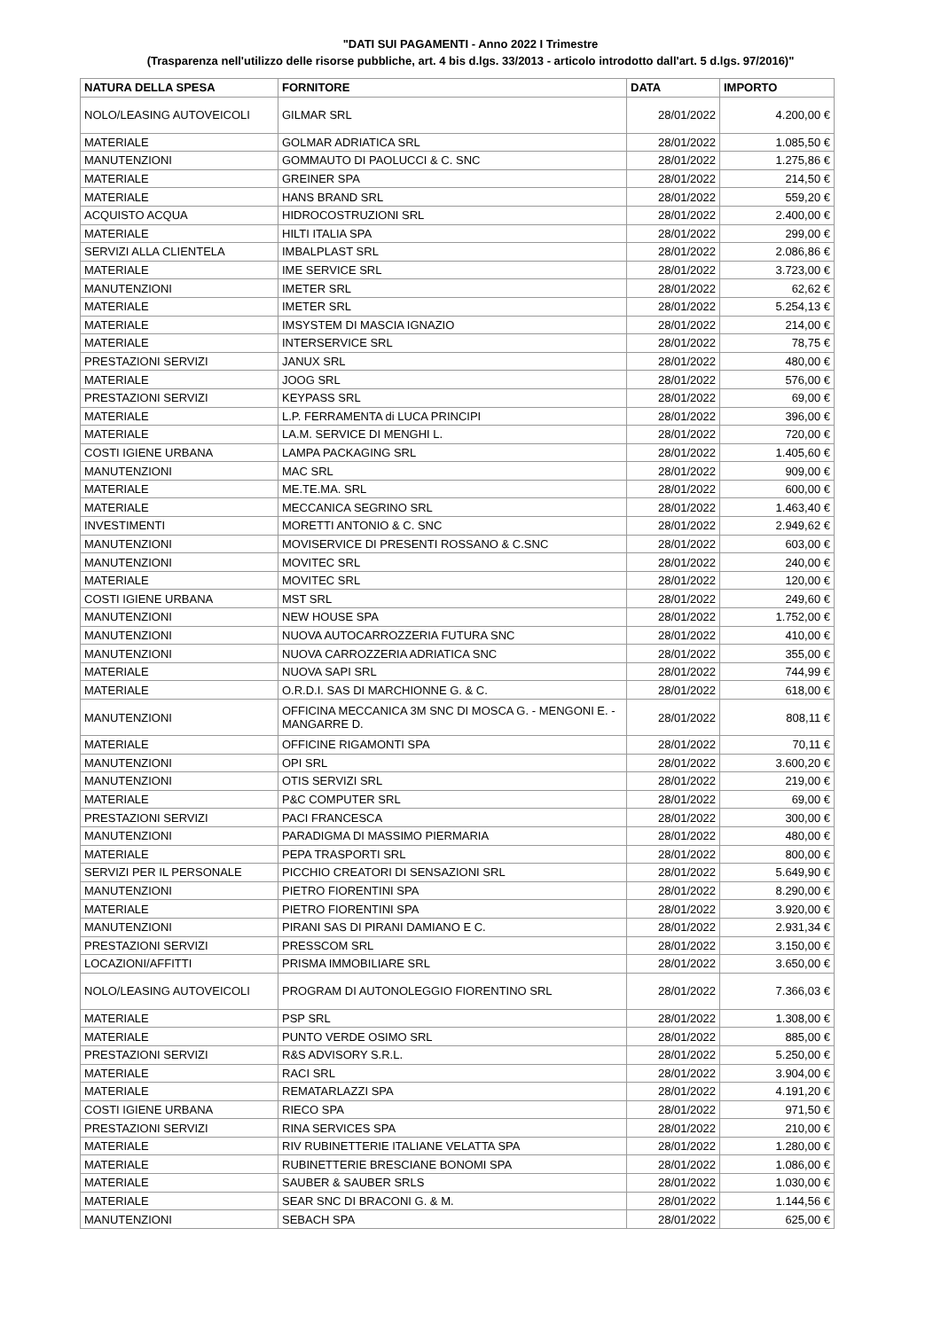"DATI SUI PAGAMENTI - Anno 2022 I Trimestre
(Trasparenza nell'utilizzo delle risorse pubbliche, art. 4 bis d.lgs. 33/2013 - articolo introdotto dall'art. 5 d.lgs. 97/2016)"
| NATURA DELLA SPESA | FORNITORE | DATA | IMPORTO |
| --- | --- | --- | --- |
| NOLO/LEASING AUTOVEICOLI | GILMAR SRL | 28/01/2022 | 4.200,00 € |
| MATERIALE | GOLMAR ADRIATICA SRL | 28/01/2022 | 1.085,50 € |
| MANUTENZIONI | GOMMAUTO DI PAOLUCCI & C. SNC | 28/01/2022 | 1.275,86 € |
| MATERIALE | GREINER SPA | 28/01/2022 | 214,50 € |
| MATERIALE | HANS BRAND SRL | 28/01/2022 | 559,20 € |
| ACQUISTO ACQUA | HIDROCOSTRUZIONI SRL | 28/01/2022 | 2.400,00 € |
| MATERIALE | HILTI ITALIA SPA | 28/01/2022 | 299,00 € |
| SERVIZI ALLA CLIENTELA | IMBALPLAST SRL | 28/01/2022 | 2.086,86 € |
| MATERIALE | IME SERVICE SRL | 28/01/2022 | 3.723,00 € |
| MANUTENZIONI | IMETER SRL | 28/01/2022 | 62,62 € |
| MATERIALE | IMETER SRL | 28/01/2022 | 5.254,13 € |
| MATERIALE | IMSYSTEM DI MASCIA IGNAZIO | 28/01/2022 | 214,00 € |
| MATERIALE | INTERSERVICE SRL | 28/01/2022 | 78,75 € |
| PRESTAZIONI SERVIZI | JANUX SRL | 28/01/2022 | 480,00 € |
| MATERIALE | JOOG SRL | 28/01/2022 | 576,00 € |
| PRESTAZIONI SERVIZI | KEYPASS SRL | 28/01/2022 | 69,00 € |
| MATERIALE | L.P. FERRAMENTA di LUCA PRINCIPI | 28/01/2022 | 396,00 € |
| MATERIALE | LA.M. SERVICE DI MENGHI L. | 28/01/2022 | 720,00 € |
| COSTI IGIENE URBANA | LAMPA PACKAGING SRL | 28/01/2022 | 1.405,60 € |
| MANUTENZIONI | MAC SRL | 28/01/2022 | 909,00 € |
| MATERIALE | ME.TE.MA. SRL | 28/01/2022 | 600,00 € |
| MATERIALE | MECCANICA SEGRINO SRL | 28/01/2022 | 1.463,40 € |
| INVESTIMENTI | MORETTI ANTONIO & C. SNC | 28/01/2022 | 2.949,62 € |
| MANUTENZIONI | MOVISERVICE DI PRESENTI ROSSANO & C.SNC | 28/01/2022 | 603,00 € |
| MANUTENZIONI | MOVITEC SRL | 28/01/2022 | 240,00 € |
| MATERIALE | MOVITEC SRL | 28/01/2022 | 120,00 € |
| COSTI IGIENE URBANA | MST SRL | 28/01/2022 | 249,60 € |
| MANUTENZIONI | NEW HOUSE SPA | 28/01/2022 | 1.752,00 € |
| MANUTENZIONI | NUOVA AUTOCARROZZERIA FUTURA SNC | 28/01/2022 | 410,00 € |
| MANUTENZIONI | NUOVA CARROZZERIA ADRIATICA SNC | 28/01/2022 | 355,00 € |
| MATERIALE | NUOVA SAPI SRL | 28/01/2022 | 744,99 € |
| MATERIALE | O.R.D.I. SAS DI MARCHIONNE G. & C. | 28/01/2022 | 618,00 € |
| MANUTENZIONI | OFFICINA MECCANICA 3M SNC DI MOSCA G. - MENGONI E. - MANGARRE D. | 28/01/2022 | 808,11 € |
| MATERIALE | OFFICINE RIGAMONTI SPA | 28/01/2022 | 70,11 € |
| MANUTENZIONI | OPI SRL | 28/01/2022 | 3.600,20 € |
| MANUTENZIONI | OTIS SERVIZI SRL | 28/01/2022 | 219,00 € |
| MATERIALE | P&C COMPUTER SRL | 28/01/2022 | 69,00 € |
| PRESTAZIONI SERVIZI | PACI FRANCESCA | 28/01/2022 | 300,00 € |
| MANUTENZIONI | PARADIGMA DI MASSIMO PIERMARIA | 28/01/2022 | 480,00 € |
| MATERIALE | PEPA TRASPORTI SRL | 28/01/2022 | 800,00 € |
| SERVIZI PER IL PERSONALE | PICCHIO CREATORI DI SENSAZIONI SRL | 28/01/2022 | 5.649,90 € |
| MANUTENZIONI | PIETRO FIORENTINI SPA | 28/01/2022 | 8.290,00 € |
| MATERIALE | PIETRO FIORENTINI SPA | 28/01/2022 | 3.920,00 € |
| MANUTENZIONI | PIRANI SAS DI PIRANI DAMIANO E C. | 28/01/2022 | 2.931,34 € |
| PRESTAZIONI SERVIZI | PRESSCOM SRL | 28/01/2022 | 3.150,00 € |
| LOCAZIONI/AFFITTI | PRISMA IMMOBILIARE SRL | 28/01/2022 | 3.650,00 € |
| NOLO/LEASING AUTOVEICOLI | PROGRAM DI AUTONOLEGGIO FIORENTINO SRL | 28/01/2022 | 7.366,03 € |
| MATERIALE | PSP SRL | 28/01/2022 | 1.308,00 € |
| MATERIALE | PUNTO VERDE OSIMO SRL | 28/01/2022 | 885,00 € |
| PRESTAZIONI SERVIZI | R&S ADVISORY S.R.L. | 28/01/2022 | 5.250,00 € |
| MATERIALE | RACI SRL | 28/01/2022 | 3.904,00 € |
| MATERIALE | REMATARLAZZI SPA | 28/01/2022 | 4.191,20 € |
| COSTI IGIENE URBANA | RIECO SPA | 28/01/2022 | 971,50 € |
| PRESTAZIONI SERVIZI | RINA SERVICES SPA | 28/01/2022 | 210,00 € |
| MATERIALE | RIV RUBINETTERIE ITALIANE VELATTA SPA | 28/01/2022 | 1.280,00 € |
| MATERIALE | RUBINETTERIE BRESCIANE BONOMI SPA | 28/01/2022 | 1.086,00 € |
| MATERIALE | SAUBER & SAUBER SRLS | 28/01/2022 | 1.030,00 € |
| MATERIALE | SEAR SNC DI BRACONI G. & M. | 28/01/2022 | 1.144,56 € |
| MANUTENZIONI | SEBACH SPA | 28/01/2022 | 625,00 € |